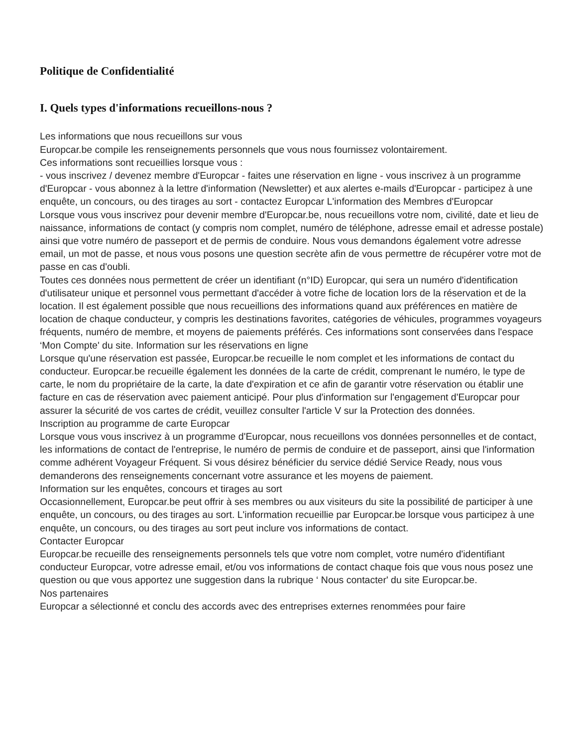Politique de Confidentialité
I. Quels types d'informations recueillons-nous ?
Les informations que nous recueillons sur vous
Europcar.be compile les renseignements personnels que vous nous fournissez volontairement.
Ces informations sont recueillies lorsque vous :
- vous inscrivez / devenez membre d'Europcar - faites une réservation en ligne - vous inscrivez à un programme d'Europcar - vous abonnez à la lettre d'information (Newsletter) et aux alertes e-mails d'Europcar - participez à une enquête, un concours, ou des tirages au sort - contactez Europcar L'information des Membres d'Europcar
Lorsque vous vous inscrivez pour devenir membre d'Europcar.be, nous recueillons votre nom, civilité, date et lieu de naissance, informations de contact (y compris nom complet, numéro de téléphone, adresse email et adresse postale) ainsi que votre numéro de passeport et de permis de conduire. Nous vous demandons également votre adresse email, un mot de passe, et nous vous posons une question secrète afin de vous permettre de récupérer votre mot de passe en cas d'oubli.
Toutes ces données nous permettent de créer un identifiant (n°ID) Europcar, qui sera un numéro d'identification d'utilisateur unique et personnel vous permettant d'accéder à votre fiche de location lors de la réservation et de la location. Il est également possible que nous recueillions des informations quand aux préférences en matière de location de chaque conducteur, y compris les destinations favorites, catégories de véhicules, programmes voyageurs fréquents, numéro de membre, et moyens de paiements préférés. Ces informations sont conservées dans l'espace ‘Mon Compte' du site. Information sur les réservations en ligne
Lorsque qu'une réservation est passée, Europcar.be recueille le nom complet et les informations de contact du conducteur. Europcar.be recueille également les données de la carte de crédit, comprenant le numéro, le type de carte, le nom du propriétaire de la carte, la date d'expiration et ce afin de garantir votre réservation ou établir une facture en cas de réservation avec paiement anticipé. Pour plus d'information sur l'engagement d'Europcar pour assurer la sécurité de vos cartes de crédit, veuillez consulter l'article V sur la Protection des données.
Inscription au programme de carte Europcar
Lorsque vous vous inscrivez à un programme d'Europcar, nous recueillons vos données personnelles et de contact, les informations de contact de l'entreprise, le numéro de permis de conduire et de passeport, ainsi que l'information comme adhérent Voyageur Fréquent. Si vous désirez bénéficier du service dédié Service Ready, nous vous demanderons des renseignements concernant votre assurance et les moyens de paiement.
Information sur les enquêtes, concours et tirages au sort
Occasionnellement, Europcar.be peut offrir à ses membres ou aux visiteurs du site la possibilité de participer à une enquête, un concours, ou des tirages au sort. L'information recueillie par Europcar.be lorsque vous participez à une enquête, un concours, ou des tirages au sort peut inclure vos informations de contact.
Contacter Europcar
Europcar.be recueille des renseignements personnels tels que votre nom complet, votre numéro d'identifiant conducteur Europcar, votre adresse email, et/ou vos informations de contact chaque fois que vous nous posez une question ou que vous apportez une suggestion dans la rubrique ‘ Nous contacter' du site Europcar.be.
Nos partenaires
Europcar a sélectionné et conclu des accords avec des entreprises externes renommées pour faire